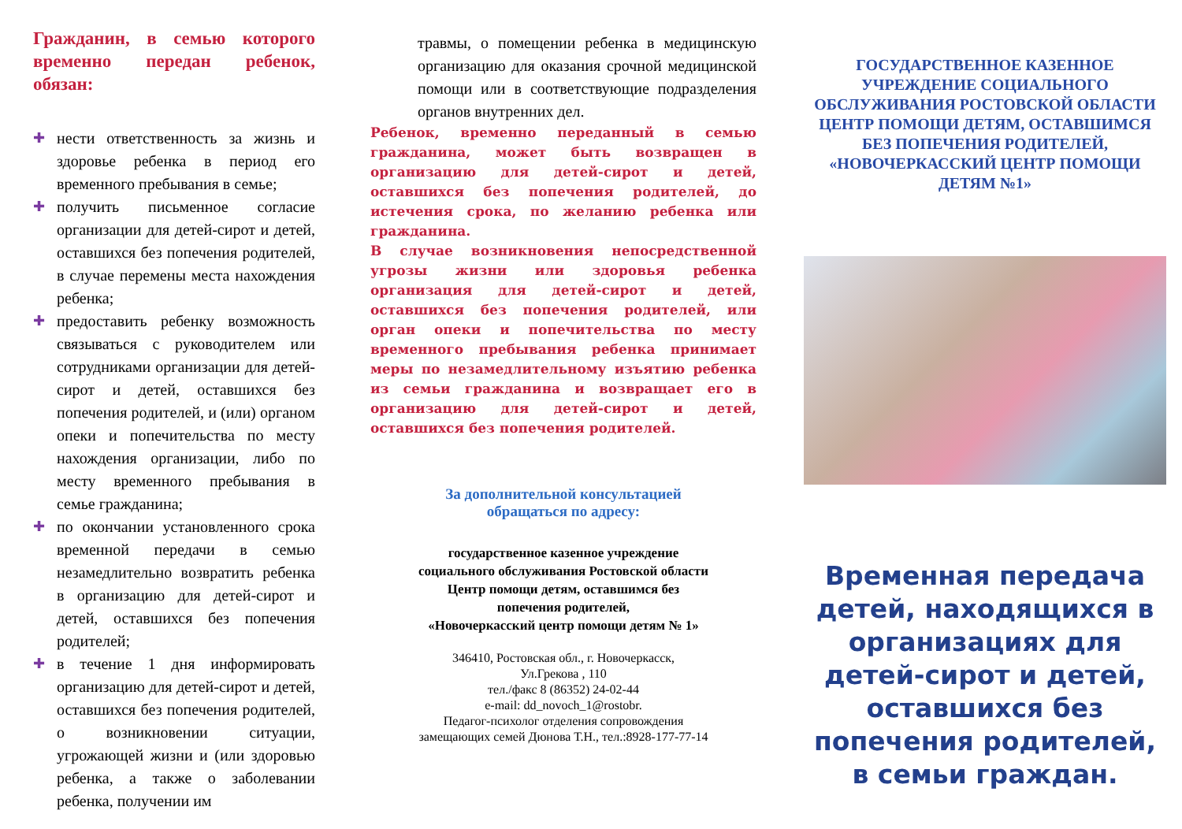Гражданин, в семью которого временно передан ребенок, обязан:
✚ нести ответственность за жизнь и здоровье ребенка в период его временного пребывания в семье;
✚ получить письменное согласие организации для детей-сирот и детей, оставшихся без попечения родителей, в случае перемены места нахождения ребенка;
✚ предоставить ребенку возможность связываться с руководителем или сотрудниками организации для детей-сирот и детей, оставшихся без попечения родителей, и (или) органом опеки и попечительства по месту нахождения организации, либо по месту временного пребывания в семье гражданина;
✚ по окончании установленного срока временной передачи в семью незамедлительно возвратить ребенка в организацию для детей-сирот и детей, оставшихся без попечения родителей;
✚ в течение 1 дня информировать организацию для детей-сирот и детей, оставшихся без попечения родителей, о возникновении ситуации, угрожающей жизни и (или здоровью ребенка, а также о заболевании ребенка, получении им
травмы, о помещении ребенка в медицинскую организацию для оказания срочной медицинской помощи или в соответствующие подразделения органов внутренних дел.
Ребенок, временно переданный в семью гражданина, может быть возвращен в организацию для детей-сирот и детей, оставшихся без попечения родителей, до истечения срока, по желанию ребенка или гражданина.
В случае возникновения непосредственной угрозы жизни или здоровья ребенка организация для детей-сирот и детей, оставшихся без попечения родителей, или орган опеки и попечительства по месту временного пребывания ребенка принимает меры по незамедлительному изъятию ребенка из семьи гражданина и возвращает его в организацию для детей-сирот и детей, оставшихся без попечения родителей.
За дополнительной консультацией
обращаться по адресу:
государственное казенное учреждение
социального обслуживания Ростовской области
Центр помощи детям, оставшимся без
попечения родителей,
«Новочеркасский центр помощи детям № 1»
346410, Ростовская обл., г. Новочеркасск,
Ул.Грекова , 110
тел./факс 8 (86352) 24-02-44
e-mail: dd_novoch_1@rostobr.
Педагог-психолог отделения сопровождения
замещающих семей Дюнова Т.Н., тел.:8928-177-77-14
ГОСУДАРСТВЕННОЕ КАЗЕННОЕ УЧРЕЖДЕНИЕ СОЦИАЛЬНОГО ОБСЛУЖИВАНИЯ РОСТОВСКОЙ ОБЛАСТИ ЦЕНТР ПОМОЩИ ДЕТЯМ, ОСТАВШИМСЯ БЕЗ ПОПЕЧЕНИЯ РОДИТЕЛЕЙ,
«НОВОЧЕРКАССКИЙ ЦЕНТР ПОМОЩИ ДЕТЯМ №1»
Временная передача детей, находящихся в организациях для детей-сирот и детей, оставшихся без попечения родителей, в семьи граждан.